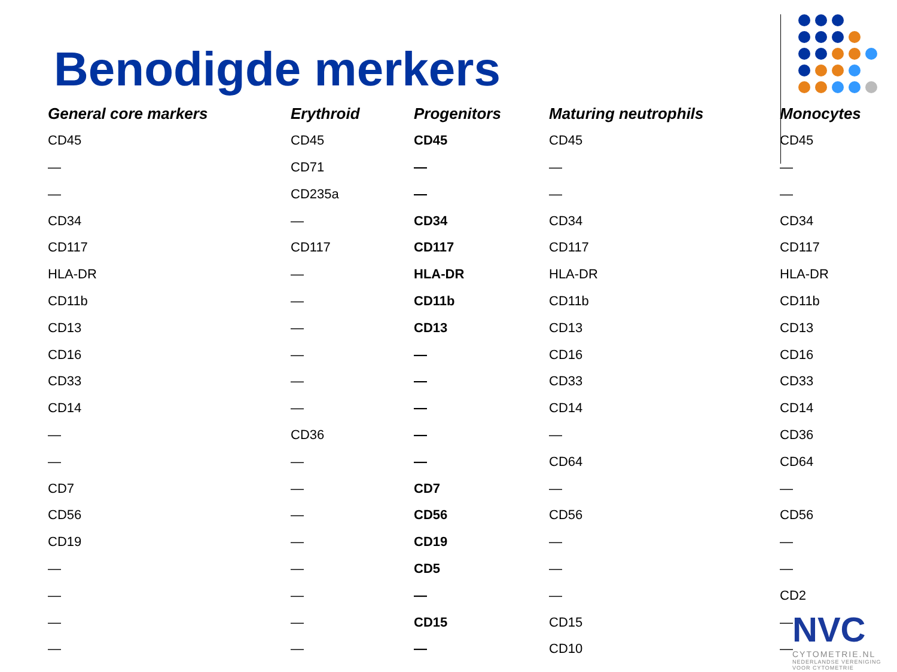Benodigde merkers
| General core markers | Erythroid | Progenitors | Maturing neutrophils | Monocytes |
| --- | --- | --- | --- | --- |
| CD45 | CD45 | CD45 | CD45 | CD45 |
| — | CD71 | — | — | — |
| — | CD235a | — | — | — |
| CD34 | — | CD34 | CD34 | CD34 |
| CD117 | CD117 | CD117 | CD117 | CD117 |
| HLA-DR | — | HLA-DR | HLA-DR | HLA-DR |
| CD11b | — | CD11b | CD11b | CD11b |
| CD13 | — | CD13 | CD13 | CD13 |
| CD16 | — | — | CD16 | CD16 |
| CD33 | — | — | CD33 | CD33 |
| CD14 | — | — | CD14 | CD14 |
| — | CD36 | — | — | CD36 |
| — | — | — | CD64 | CD64 |
| CD7 | — | CD7 | — | — |
| CD56 | — | CD56 | CD56 | CD56 |
| CD19 | — | CD19 | — | — |
| — | — | CD5 | — | — |
| — | — | — | — | CD2 |
| — | — | CD15 | CD15 | — |
| — | — | — | CD10 | — |
NVC
CYTOMETRIE.NL
NEDERLANDSE VERENIGING VOOR CYTOMETRIE